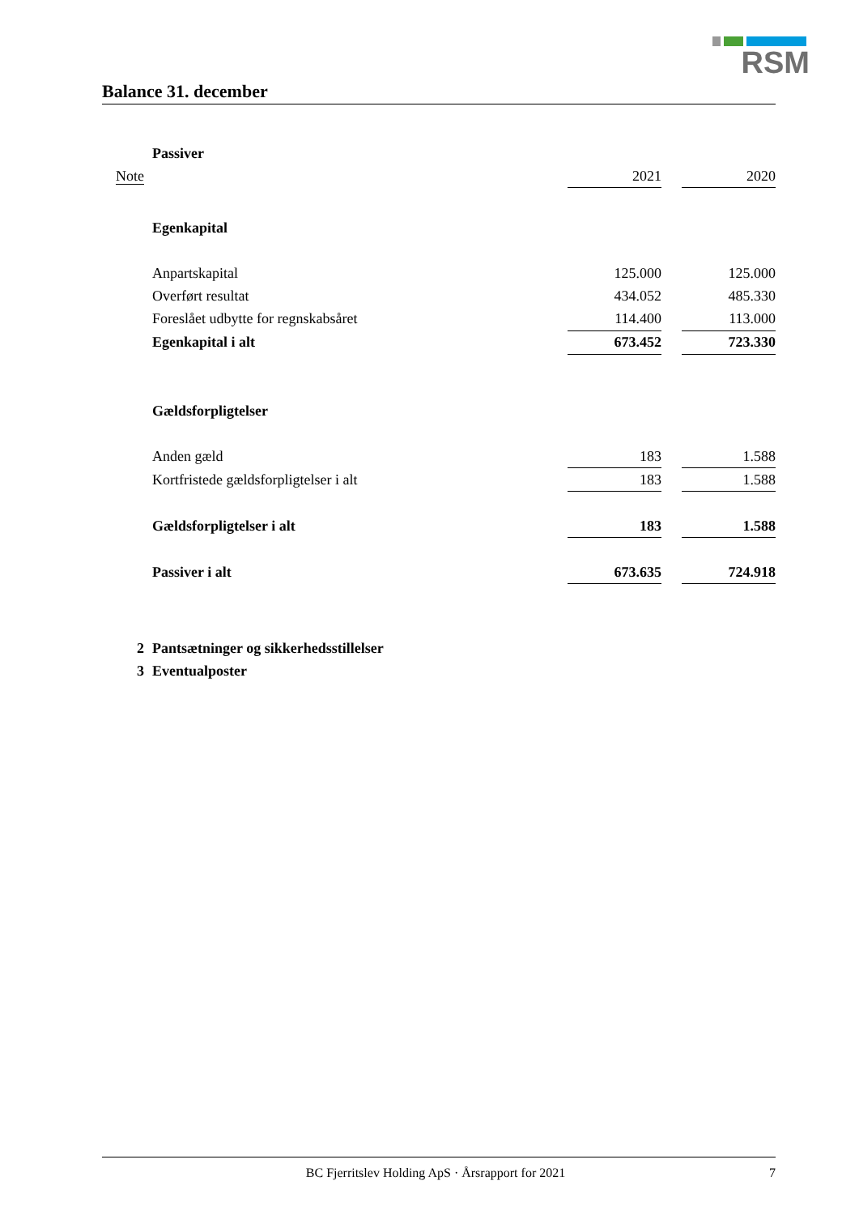RSM
Balance 31. december
| | Passiver | | | |
| Note | | 2021 | | 2020 |
| | Egenkapital | | | |
| | Anpartskapital | 125.000 | | 125.000 |
| | Overført resultat | 434.052 | | 485.330 |
| | Foreslået udbytte for regnskabsåret | 114.400 | | 113.000 |
| | Egenkapital i alt | 673.452 | | 723.330 |
| | Gældsforpligtelser | | | |
| | Anden gæld | 183 | | 1.588 |
| | Kortfristede gældsforpligtelser i alt | 183 | | 1.588 |
| | Gældsforpligtelser i alt | 183 | | 1.588 |
| | Passiver i alt | 673.635 | | 724.918 |
| 2 | Pantsætninger og sikkerhedsstillelser | | | |
| 3 | Eventualposter | | | |
BC Fjerritslev Holding ApS · Årsrapport for 2021 7